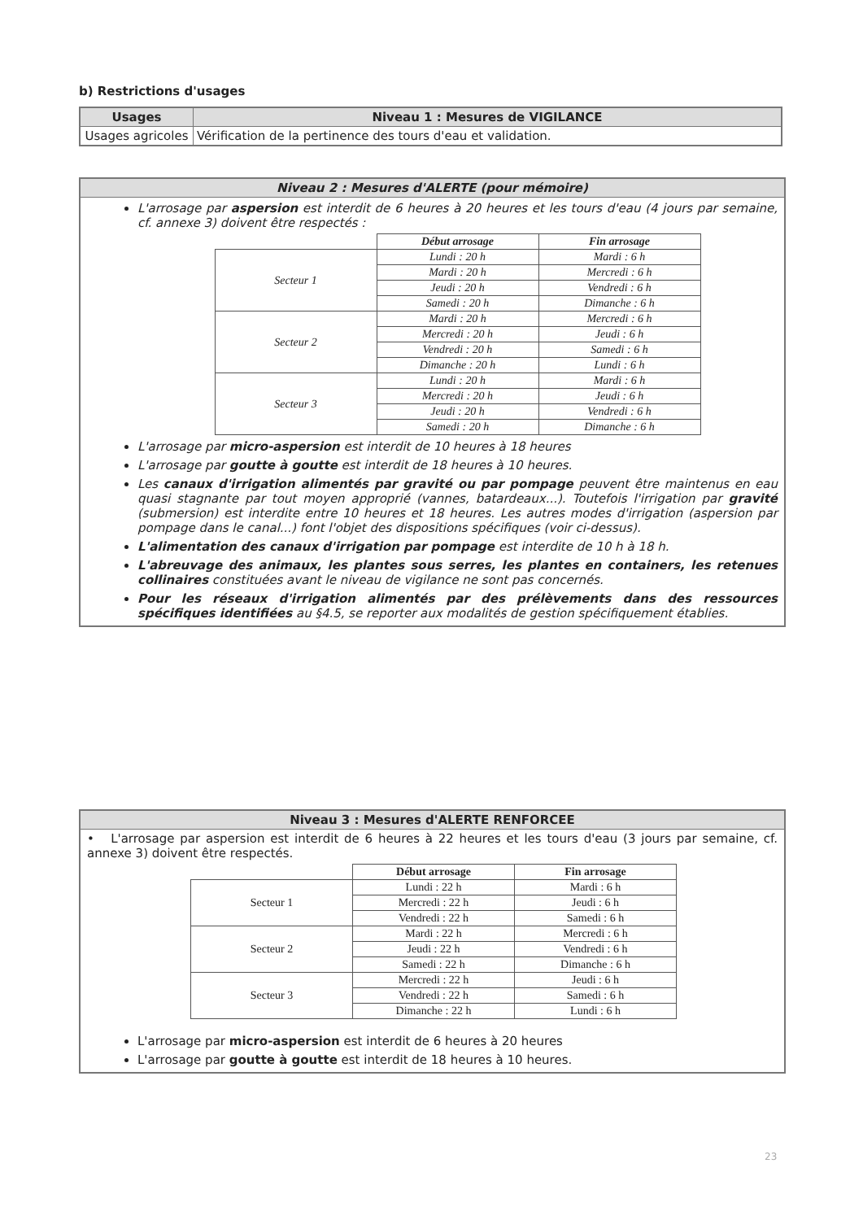b) Restrictions d'usages
| Usages | Niveau 1 : Mesures de VIGILANCE |
| --- | --- |
| Usages agricoles | Vérification de la pertinence des tours d'eau et validation. |
Niveau 2 : Mesures d'ALERTE (pour mémoire)
L'arrosage par aspersion est interdit de 6 heures à 20 heures et les tours d'eau (4 jours par semaine, cf. annexe 3) doivent être respectés :
| | Début arrosage | Fin arrosage |
| --- | --- | --- |
| Secteur 1 | Lundi : 20 h | Mardi : 6 h |
| | Mardi : 20 h | Mercredi : 6 h |
| | Jeudi : 20 h | Vendredi : 6 h |
| | Samedi : 20 h | Dimanche : 6 h |
| Secteur 2 | Mardi : 20 h | Mercredi : 6 h |
| | Mercredi : 20 h | Jeudi : 6 h |
| | Vendredi : 20 h | Samedi : 6 h |
| | Dimanche : 20 h | Lundi : 6 h |
| Secteur 3 | Lundi : 20 h | Mardi : 6 h |
| | Mercredi : 20 h | Jeudi : 6 h |
| | Jeudi : 20 h | Vendredi : 6 h |
| | Samedi : 20 h | Dimanche : 6 h |
L'arrosage par micro-aspersion est interdit de 10 heures à 18 heures
L'arrosage par goutte à goutte est interdit de 18 heures à 10 heures.
Les canaux d'irrigation alimentés par gravité ou par pompage peuvent être maintenus en eau quasi stagnante par tout moyen approprié (vannes, batardeaux...). Toutefois l'irrigation par gravité (submersion) est interdite entre 10 heures et 18 heures. Les autres modes d'irrigation (aspersion par pompage dans le canal...) font l'objet des dispositions spécifiques (voir ci-dessus).
L'alimentation des canaux d'irrigation par pompage est interdite de 10 h à 18 h.
L'abreuvage des animaux, les plantes sous serres, les plantes en containers, les retenues collinaires constituées avant le niveau de vigilance ne sont pas concernés.
Pour les réseaux d'irrigation alimentés par des prélèvements dans des ressources spécifiques identifiées au §4.5, se reporter aux modalités de gestion spécifiquement établies.
Niveau 3 : Mesures d'ALERTE RENFORCEE
• L'arrosage par aspersion est interdit de 6 heures à 22 heures et les tours d'eau (3 jours par semaine, cf. annexe 3) doivent être respectés.
| | Début arrosage | Fin arrosage |
| --- | --- | --- |
| Secteur 1 | Lundi : 22 h | Mardi : 6 h |
| | Mercredi : 22 h | Jeudi : 6 h |
| | Vendredi : 22 h | Samedi : 6 h |
| Secteur 2 | Mardi : 22 h | Mercredi : 6 h |
| | Jeudi : 22 h | Vendredi : 6 h |
| | Samedi : 22 h | Dimanche : 6 h |
| Secteur 3 | Mercredi : 22 h | Jeudi : 6 h |
| | Vendredi : 22 h | Samedi : 6 h |
| | Dimanche : 22 h | Lundi : 6 h |
L'arrosage par micro-aspersion est interdit de 6 heures à 20 heures
L'arrosage par goutte à goutte est interdit de 18 heures à 10 heures.
23